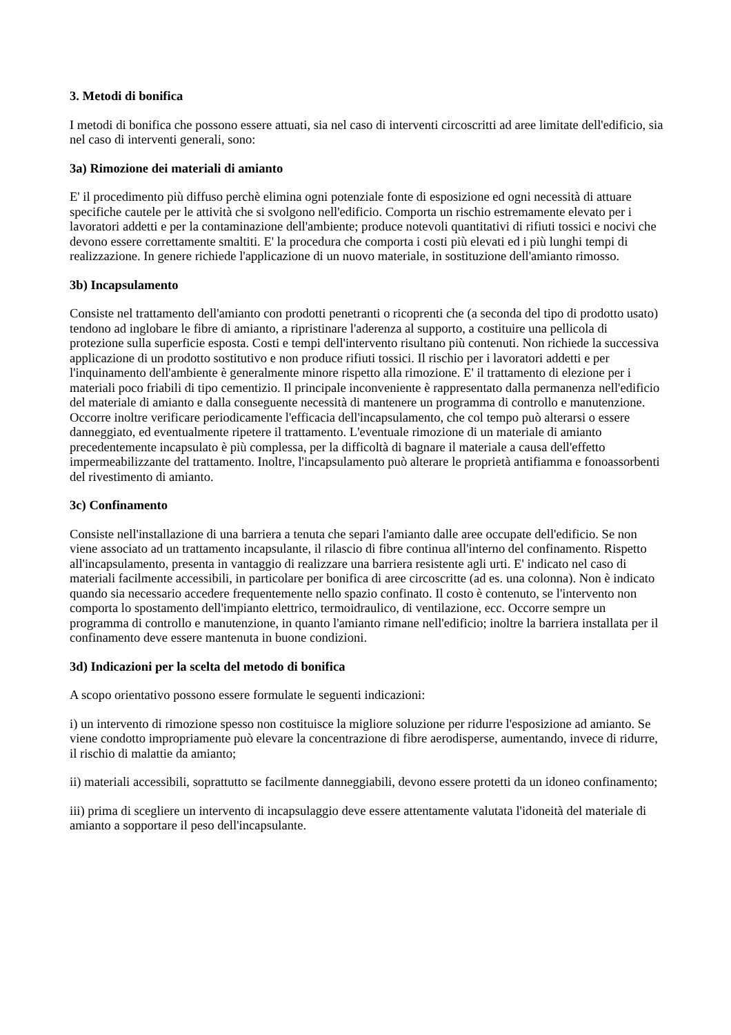3. Metodi di bonifica
I metodi di bonifica che possono essere attuati, sia nel caso di interventi circoscritti ad aree limitate dell'edificio, sia nel caso di interventi generali, sono:
3a) Rimozione dei materiali di amianto
E' il procedimento più diffuso perchè elimina ogni potenziale fonte di esposizione ed ogni necessità di attuare specifiche cautele per le attività che si svolgono nell'edificio. Comporta un rischio estremamente elevato per i lavoratori addetti e per la contaminazione dell'ambiente; produce notevoli quantitativi di rifiuti tossici e nocivi che devono essere correttamente smaltiti. E' la procedura che comporta i costi più elevati ed i più lunghi tempi di realizzazione. In genere richiede l'applicazione di un nuovo materiale, in sostituzione dell'amianto rimosso.
3b) Incapsulamento
Consiste nel trattamento dell'amianto con prodotti penetranti o ricoprenti che (a seconda del tipo di prodotto usato) tendono ad inglobare le fibre di amianto, a ripristinare l'aderenza al supporto, a costituire una pellicola di protezione sulla superficie esposta. Costi e tempi dell'intervento risultano più contenuti. Non richiede la successiva applicazione di un prodotto sostitutivo e non produce rifiuti tossici. Il rischio per i lavoratori addetti e per l'inquinamento dell'ambiente è generalmente minore rispetto alla rimozione. E' il trattamento di elezione per i materiali poco friabili di tipo cementizio. Il principale inconveniente è rappresentato dalla permanenza nell'edificio del materiale di amianto e dalla conseguente necessità di mantenere un programma di controllo e manutenzione. Occorre inoltre verificare periodicamente l'efficacia dell'incapsulamento, che col tempo può alterarsi o essere danneggiato, ed eventualmente ripetere il trattamento. L'eventuale rimozione di un materiale di amianto precedentemente incapsulato è più complessa, per la difficoltà di bagnare il materiale a causa dell'effetto impermeabilizzante del trattamento. Inoltre, l'incapsulamento può alterare le proprietà antifiamma e fonoassorbenti del rivestimento di amianto.
3c) Confinamento
Consiste nell'installazione di una barriera a tenuta che separi l'amianto dalle aree occupate dell'edificio. Se non viene associato ad un trattamento incapsulante, il rilascio di fibre continua all'interno del confinamento. Rispetto all'incapsulamento, presenta in vantaggio di realizzare una barriera resistente agli urti. E' indicato nel caso di materiali facilmente accessibili, in particolare per bonifica di aree circoscritte (ad es. una colonna). Non è indicato quando sia necessario accedere frequentemente nello spazio confinato. Il costo è contenuto, se l'intervento non comporta lo spostamento dell'impianto elettrico, termoidraulico, di ventilazione, ecc. Occorre sempre un programma di controllo e manutenzione, in quanto l'amianto rimane nell'edificio; inoltre la barriera installata per il confinamento deve essere mantenuta in buone condizioni.
3d) Indicazioni per la scelta del metodo di bonifica
A scopo orientativo possono essere formulate le seguenti indicazioni:
i) un intervento di rimozione spesso non costituisce la migliore soluzione per ridurre l'esposizione ad amianto. Se viene condotto impropriamente può elevare la concentrazione di fibre aerodisperse, aumentando, invece di ridurre, il rischio di malattie da amianto;
ii) materiali accessibili, soprattutto se facilmente danneggiabili, devono essere protetti da un idoneo confinamento;
iii) prima di scegliere un intervento di incapsulaggio deve essere attentamente valutata l'idoneità del materiale di amianto a sopportare il peso dell'incapsulante.